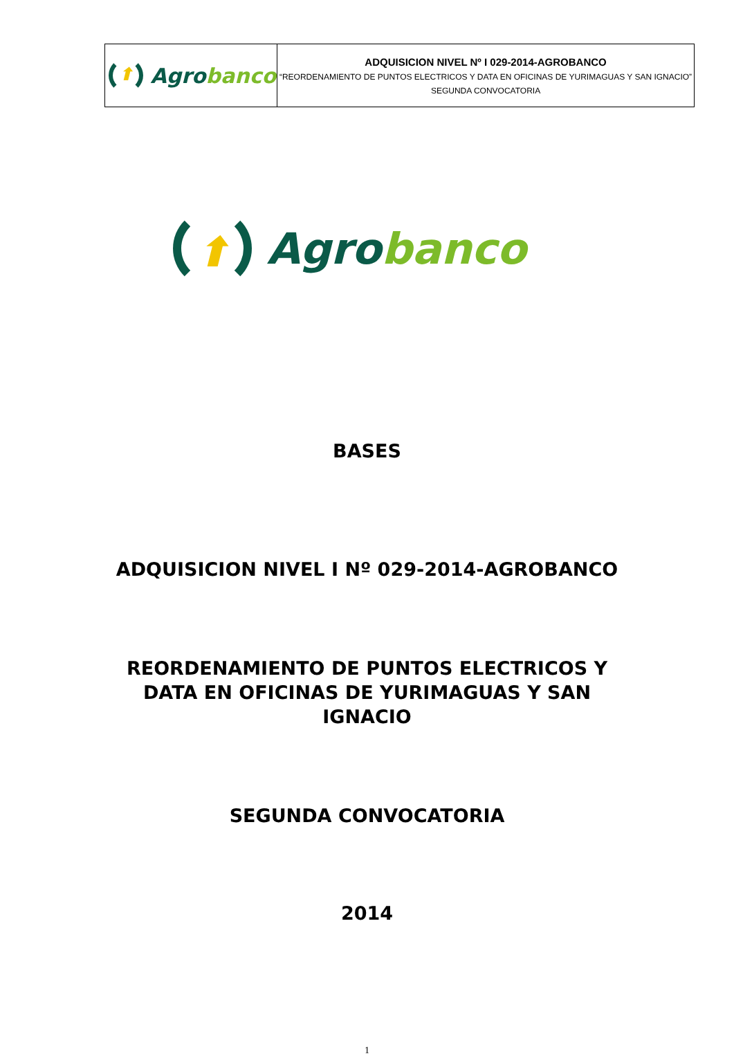| ⬆ Agro banco | ADQUISICION NIVEL Nº I 029-2014-AGROBANCO “REORDENAMIENTO DE PUNTOS ELECTRICOS Y DATA EN OFICINAS DE YURIMAGUAS Y SAN IGNACIO” SEGUNDA CONVOCATORIA |
⬆ Agro banco
BASES
ADQUISICION NIVEL I Nº 029-2014-AGROBANCO
REORDENAMIENTO DE PUNTOS ELECTRICOS Y
DATA EN OFICINAS DE YURIMAGUAS Y SAN
IGNACIO
SEGUNDA CONVOCATORIA
2014
1